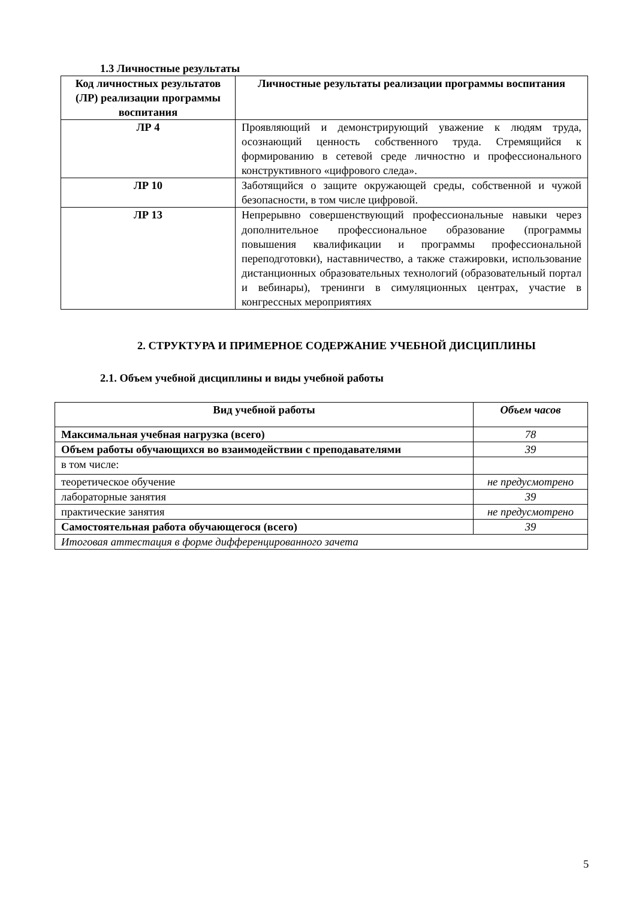1.3 Личностные результаты
| Код личностных результатов (ЛР) реализации программы воспитания | Личностные результаты реализации программы воспитания |
| --- | --- |
| ЛР 4 | Проявляющий и демонстрирующий уважение к людям труда, осознающий ценность собственного труда. Стремящийся к формированию в сетевой среде личностно и профессионального конструктивного «цифрового следа». |
| ЛР 10 | Заботящийся о защите окружающей среды, собственной и чужой безопасности, в том числе цифровой. |
| ЛР 13 | Непрерывно совершенствующий профессиональные навыки через дополнительное профессиональное образование (программы повышения квалификации и программы профессиональной переподготовки), наставничество, а также стажировки, использование дистанционных образовательных технологий (образовательный портал и вебинары), тренинги в симуляционных центрах, участие в конгрессных мероприятиях |
2. СТРУКТУРА И ПРИМЕРНОЕ СОДЕРЖАНИЕ УЧЕБНОЙ ДИСЦИПЛИНЫ
2.1. Объем учебной дисциплины и виды учебной работы
| Вид учебной работы | Объем часов |
| Максимальная учебная нагрузка (всего) | 78 |
| Объем работы обучающихся во взаимодействии с преподавателями | 39 |
| в том числе: | |
| теоретическое обучение | не предусмотрено |
| лабораторные занятия | 39 |
| практические занятия | не предусмотрено |
| Самостоятельная работа обучающегося (всего) | 39 |
| Итоговая аттестация в форме дифференцированного зачета | |
5